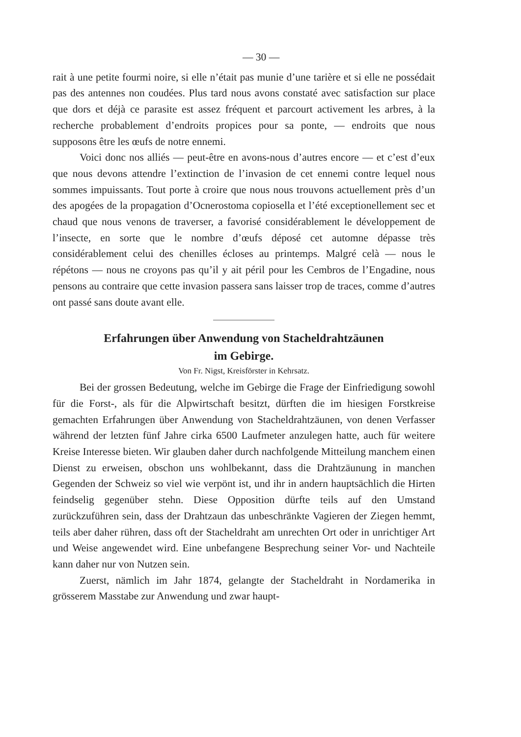— 30 —
rait à une petite fourmi noire, si elle n’était pas munie d’une tarière et si elle ne possédait pas des antennes non coudées. Plus tard nous avons constaté avec satisfaction sur place que dors et déjà ce parasite est assez fréquent et parcourt activement les arbres, à la recherche probablement d’endroits propices pour sa ponte, — endroits que nous supposons être les œufs de notre ennemi.
Voici donc nos alliés — peut-être en avons-nous d’autres encore — et c’est d’eux que nous devons attendre l’extinction de l’invasion de cet ennemi contre lequel nous sommes impuissants. Tout porte à croire que nous nous trouvons actuellement près d’un des apogées de la propagation d’Ocnerostoma copiosella et l’été exceptionellement sec et chaud que nous venons de traverser, a favorisé considérablement le développement de l’insecte, en sorte que le nombre d’œufs déposé cet automne dépasse très considérablement celui des chenilles écloses au printemps. Malgré celà — nous le répétons — nous ne croyons pas qu’il y ait péril pour les Cembros de l’Engadine, nous pensons au contraire que cette invasion passera sans laisser trop de traces, comme d’autres ont passé sans doute avant elle.
Erfahrungen über Anwendung von Stacheldrahtzäunen
im Gebirge.
Von Fr. Nigst, Kreisförster in Kehrsatz.
Bei der grossen Bedeutung, welche im Gebirge die Frage der Einfriedigung sowohl für die Forst-, als für die Alpwirtschaft besitzt, dürften die im hiesigen Forstkreise gemachten Erfahrungen über Anwendung von Stacheldrahtzäunen, von denen Verfasser während der letzten fünf Jahre cirka 6500 Laufmeter anzulegen hatte, auch für weitere Kreise Interesse bieten. Wir glauben daher durch nachfolgende Mitteilung manchem einen Dienst zu erweisen, obschon uns wohlbekannt, dass die Drahtzäunung in manchen Gegenden der Schweiz so viel wie verpönt ist, und ihr in andern hauptsächlich die Hirten feindselig gegenüber stehn. Diese Opposition dürfte teils auf den Umstand zurückzuführen sein, dass der Drahtzaun das unbeschränkte Vagieren der Ziegen hemmt, teils aber daher rühren, dass oft der Stacheldraht am unrechten Ort oder in unrichtiger Art und Weise angewendet wird. Eine unbefangene Besprechung seiner Vor- und Nachteile kann daher nur von Nutzen sein.
Zuerst, nämlich im Jahr 1874, gelangte der Stacheldraht in Nordamerika in grösserem Masstabe zur Anwendung und zwar haupt-